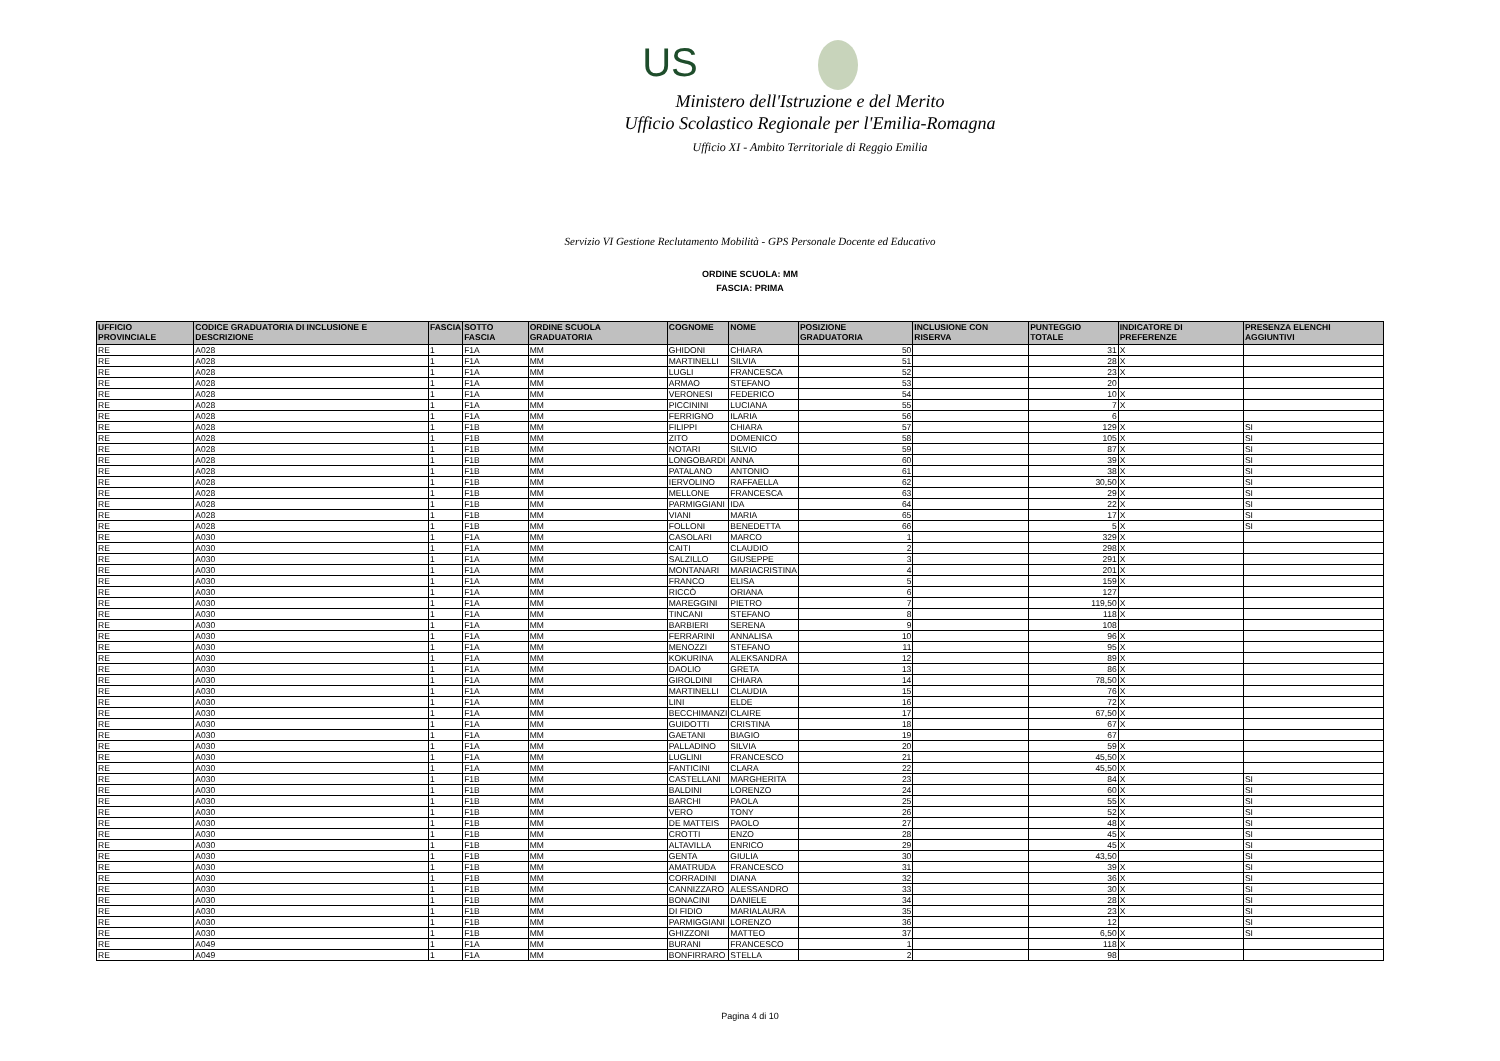US
Ministero dell'Istruzione e del Merito
Ufficio Scolastico Regionale per l'Emilia-Romagna
Ufficio XI - Ambito Territoriale di Reggio Emilia
Servizio VI Gestione Reclutamento Mobilità - GPS Personale Docente ed Educativo
ORDINE SCUOLA: MM
FASCIA: PRIMA
| UFFICIO PROVINCIALE | CODICE GRADUATORIA DI INCLUSIONE E DESCRIZIONE | FASCIA | SOTTO FASCIA | ORDINE SCUOLA GRADUATORIA | COGNOME | NOME | POSIZIONE GRADUATORIA | INCLUSIONE CON RISERVA | PUNTEGGIO TOTALE | INDICATORE DI PREFERENZE | PRESENZA ELENCHI AGGIUNTIVI |
| --- | --- | --- | --- | --- | --- | --- | --- | --- | --- | --- | --- |
| RE | A028 | 1 | F1A | MM | GHIDONI | CHIARA | 50 | | 31 | X | |
| RE | A028 | 1 | F1A | MM | MARTINELLI | SILVIA | 51 | | 28 | X | |
| RE | A028 | 1 | F1A | MM | LUGLI | FRANCESCA | 52 | | 23 | X | |
| RE | A028 | 1 | F1A | MM | ARMAO | STEFANO | 53 | | 20 | | |
| RE | A028 | 1 | F1A | MM | VERONESI | FEDERICO | 54 | | 10 | X | |
| RE | A028 | 1 | F1A | MM | PICCININI | LUCIANA | 55 | | 7 | X | |
| RE | A028 | 1 | F1A | MM | FERRIGNO | ILARIA | 56 | | 6 | | |
| RE | A028 | 1 | F1B | MM | FILIPPI | CHIARA | 57 | | 129 | X | SI |
| RE | A028 | 1 | F1B | MM | ZITO | DOMENICO | 58 | | 105 | X | SI |
| RE | A028 | 1 | F1B | MM | NOTARI | SILVIO | 59 | | 87 | X | SI |
| RE | A028 | 1 | F1B | MM | LONGOBARDI | ANNA | 60 | | 39 | X | SI |
| RE | A028 | 1 | F1B | MM | PATALANO | ANTONIO | 61 | | 38 | X | SI |
| RE | A028 | 1 | F1B | MM | IERVOLINO | RAFFAELLA | 62 | | 30,50 | X | SI |
| RE | A028 | 1 | F1B | MM | MELLONE | FRANCESCA | 63 | | 29 | X | SI |
| RE | A028 | 1 | F1B | MM | PARMIGGIANI | IDA | 64 | | 22 | X | SI |
| RE | A028 | 1 | F1B | MM | VIANI | MARIA | 65 | | 17 | X | SI |
| RE | A028 | 1 | F1B | MM | FOLLONI | BENEDETTA | 66 | | 5 | X | SI |
| RE | A030 | 1 | F1A | MM | CASOLARI | MARCO | 1 | | 329 | X | |
| RE | A030 | 1 | F1A | MM | CAITI | CLAUDIO | 2 | | 298 | X | |
| RE | A030 | 1 | F1A | MM | SALZILLO | GIUSEPPE | 3 | | 291 | X | |
| RE | A030 | 1 | F1A | MM | MONTANARI | MARIACRISTINA | 4 | | 201 | X | |
| RE | A030 | 1 | F1A | MM | FRANCO | ELISA | 5 | | 159 | X | |
| RE | A030 | 1 | F1A | MM | RICCÒ | ORIANA | 6 | | 127 | | |
| RE | A030 | 1 | F1A | MM | MAREGGINI | PIETRO | 7 | | 119,50 | X | |
| RE | A030 | 1 | F1A | MM | TINCANI | STEFANO | 8 | | 118 | X | |
| RE | A030 | 1 | F1A | MM | BARBIERI | SERENA | 9 | | 108 | | |
| RE | A030 | 1 | F1A | MM | FERRARINI | ANNALISA | 10 | | 96 | X | |
| RE | A030 | 1 | F1A | MM | MENOZZI | STEFANO | 11 | | 95 | X | |
| RE | A030 | 1 | F1A | MM | KOKURINA | ALEKSANDRA | 12 | | 89 | X | |
| RE | A030 | 1 | F1A | MM | DAOLIO | GRETA | 13 | | 86 | X | |
| RE | A030 | 1 | F1A | MM | GIROLDINI | CHIARA | 14 | | 78,50 | X | |
| RE | A030 | 1 | F1A | MM | MARTINELLI | CLAUDIA | 15 | | 76 | X | |
| RE | A030 | 1 | F1A | MM | LINI | ELDE | 16 | | 72 | X | |
| RE | A030 | 1 | F1A | MM | BECCHIMANZI | CLAIRE | 17 | | 67,50 | X | |
| RE | A030 | 1 | F1A | MM | GUIDOTTI | CRISTINA | 18 | | 67 | X | |
| RE | A030 | 1 | F1A | MM | GAETANI | BIAGIO | 19 | | 67 | | |
| RE | A030 | 1 | F1A | MM | PALLADINO | SILVIA | 20 | | 59 | X | |
| RE | A030 | 1 | F1A | MM | LUGLINI | FRANCESCO | 21 | | 45,50 | X | |
| RE | A030 | 1 | F1A | MM | FANTICINI | CLARA | 22 | | 45,50 | X | |
| RE | A030 | 1 | F1B | MM | CASTELLANI | MARGHERITA | 23 | | 84 | X | SI |
| RE | A030 | 1 | F1B | MM | BALDINI | LORENZO | 24 | | 60 | X | SI |
| RE | A030 | 1 | F1B | MM | BARCHI | PAOLA | 25 | | 55 | X | SI |
| RE | A030 | 1 | F1B | MM | VERO | TONY | 26 | | 52 | X | SI |
| RE | A030 | 1 | F1B | MM | DE MATTEIS | PAOLO | 27 | | 48 | X | SI |
| RE | A030 | 1 | F1B | MM | CROTTI | ENZO | 28 | | 45 | X | SI |
| RE | A030 | 1 | F1B | MM | ALTAVILLA | ENRICO | 29 | | 45 | X | SI |
| RE | A030 | 1 | F1B | MM | GENTA | GIULIA | 30 | | 43,50 | | SI |
| RE | A030 | 1 | F1B | MM | AMATRUDA | FRANCESCO | 31 | | 39 | X | SI |
| RE | A030 | 1 | F1B | MM | CORRADINI | DIANA | 32 | | 36 | X | SI |
| RE | A030 | 1 | F1B | MM | CANNIZZARO | ALESSANDRO | 33 | | 30 | X | SI |
| RE | A030 | 1 | F1B | MM | BONACINI | DANIELE | 34 | | 28 | X | SI |
| RE | A030 | 1 | F1B | MM | DI FIDIO | MARIALAURA | 35 | | 23 | X | SI |
| RE | A030 | 1 | F1B | MM | PARMIGGIANI | LORENZO | 36 | | 12 | | SI |
| RE | A030 | 1 | F1B | MM | GHIZZONI | MATTEO | 37 | | 6,50 | X | SI |
| RE | A049 | 1 | F1A | MM | BURANI | FRANCESCO | 1 | | 118 | X | |
| RE | A049 | 1 | F1A | MM | BONFIRRARO | STELLA | 2 | | 98 | | |
Pagina 4 di 10